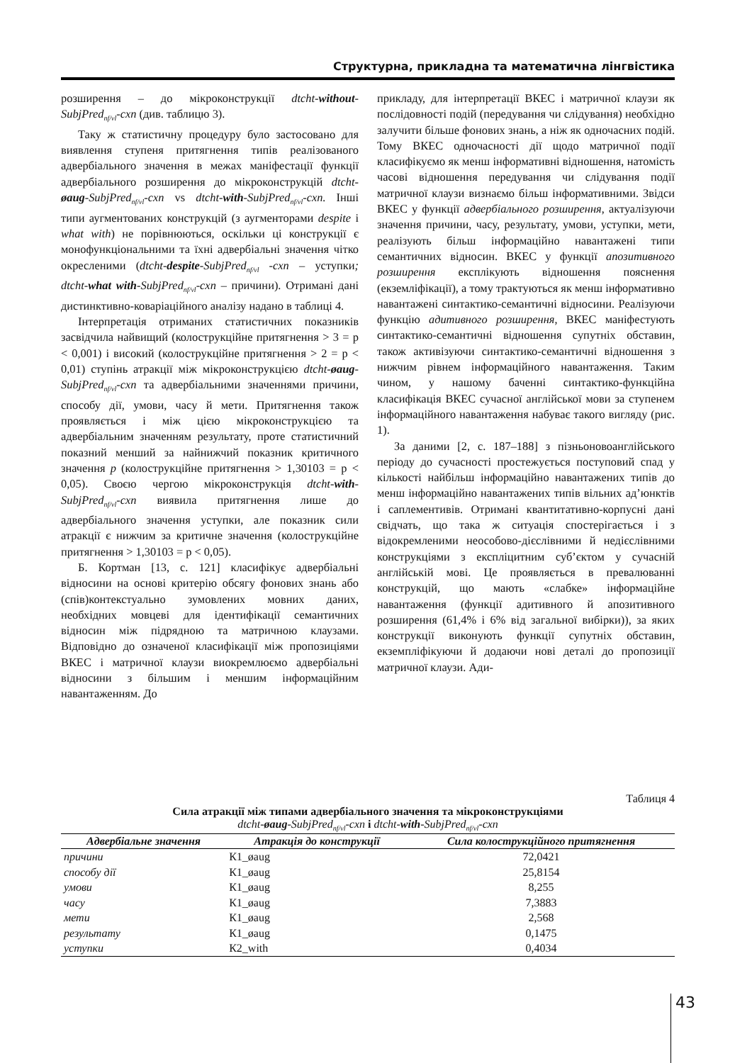Структурна, прикладна та математична лінгвістика
розширення – до мікроконструкції dtcht-without-SubjPred<sub>nf/vl</sub>-cxn (див. таблицю 3).
Таку ж статистичну процедуру було застосовано для виявлення ступеня притягнення типів реалізованого адвербіального значення в межах маніфестації функції адвербіального розширення до мікроконструкцій dtcht-øaug-SubjPred<sub>nf/vl</sub>-cxn vs dtcht-with-SubjPred<sub>nf/vl</sub>-cxn. Інші типи аугментованих конструкцій (з аугменторами despite і what with) не порівнюються, оскільки ці конструкції є монофункціональними та їхні адвербіальні значення чітко окресленими (dtcht-despite-SubjPred<sub>nf/vl</sub> -cxn – уступки; dtcht-what with-SubjPred<sub>nf/vl</sub>-cxn – причини). Отримані дані дистинктивно-коваріаційного аналізу надано в таблиці 4.
Інтерпретація отриманих статистичних показників засвідчила найвищий (колострукційне притягнення > 3 = p < 0,001) і високий (колострукційне притягнення > 2 = p < 0,01) ступінь атракції між мікроконструкцією dtcht-øaug-SubjPred<sub>nf/vl</sub>-cxn та адвербіальними значеннями причини, способу дії, умови, часу й мети. Притягнення також проявляється і між цією мікроконструкцією та адвербіальним значенням результату, проте статистичний показний менший за найнижчий показник критичного значення p (колострукційне притягнення > 1,30103 = p < 0,05). Своєю чергою мікроконструкція dtcht-with-SubjPred<sub>nf/vl</sub>-cxn виявила притягнення лише до адвербіального значення уступки, але показник сили атракції є нижчим за критичне значення (колострукційне притягнення > 1,30103 = p < 0,05).
Б. Кортман [13, с. 121] класифікує адвербіальні відносини на основі критерію обсягу фонових знань або (спів)контекстуально зумовлених мовних даних, необхідних мовцеві для ідентифікації семантичних відносин між підрядною та матричною клаузами. Відповідно до означеної класифікації між пропозиціями ВКЕС і матричної клаузи виокремлюємо адвербіальні відносини з більшим і меншим інформаційним навантаженням. До
прикладу, для інтерпретації ВКЕС і матричної клаузи як послідовності подій (передування чи слідування) необхідно залучити більше фонових знань, а ніж як одночасних подій. Тому ВКЕС одночасності дії щодо матричної події класифікуємо як менш інформативні відношення, натомість часові відношення передування чи слідування події матричної клаузи визнаємо більш інформативними. Звідси ВКЕС у функції адвербіального розширення, актуалізуючи значення причини, часу, результату, умови, уступки, мети, реалізують більш інформаційно навантажені типи семантичних відносин. ВКЕС у функції апозитивного розширення експлікують відношення пояснення (екземліфікації), а тому трактуються як менш інформативно навантажені синтактико-семантичні відносини. Реалізуючи функцію адитивного розширення, ВКЕС маніфестують синтактико-семантичні відношення супутніх обставин, також активізуючи синтактико-семантичні відношення з нижчим рівнем інформаційного навантаження. Таким чином, у нашому баченні синтактико-функційна класифікація ВКЕС сучасної англійської мови за ступенем інформаційного навантаження набуває такого вигляду (рис. 1).
За даними [2, с. 187–188] з пізньоновоанглійського періоду до сучасності простежується поступовий спад у кількості найбільш інформаційно навантажених типів до менш інформаційно навантажених типів вільних ад’юнктів і саплементивів. Отримані квантитативно-корпусні дані свідчать, що така ж ситуація спостерігається і з відокремленими неособово-дієслівними й недієслівними конструкціями з експліцитним суб’єктом у сучасній англійській мові. Це проявляється в превалюванні конструкцій, що мають «слабке» інформаційне навантаження (функції адитивного й апозитивного розширення (61,4% і 6% від загальної вибірки)), за яких конструкції виконують функції супутніх обставин, екземпліфікуючи й додаючи нові деталі до пропозиції матричної клаузи. Ади-
Таблиця 4
Сила атракції між типами адвербіального значення та мікроконструкціями
dtcht-øaug-SubjPred<sub>nf/vl</sub>-cxn і dtcht-with-SubjPred<sub>nf/vl</sub>-cxn
| Адвербіальне значення | Атракція до конструкції | Сила колострукційного притягнення |
| --- | --- | --- |
| причини | К1_øaug | 72,0421 |
| способу дії | К1_øaug | 25,8154 |
| умови | К1_øaug | 8,255 |
| часу | К1_øaug | 7,3883 |
| мети | К1_øaug | 2,568 |
| результату | К1_øaug | 0,1475 |
| уступки | К2_with | 0,4034 |
43